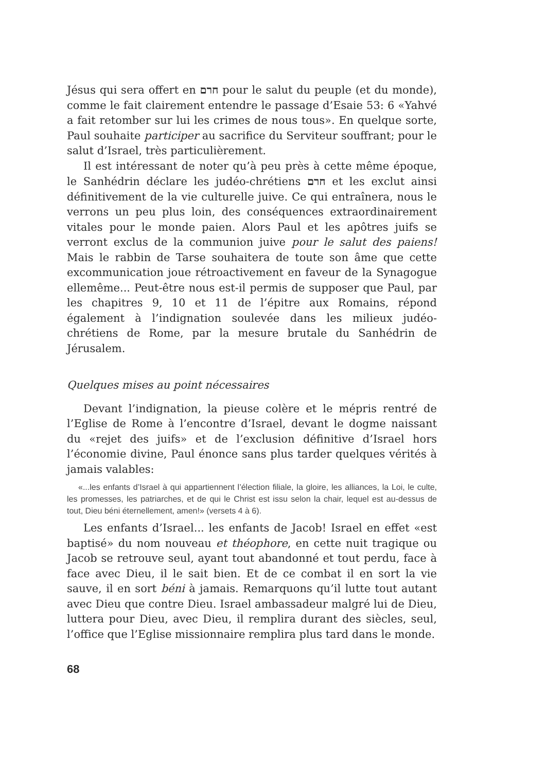Jésus qui sera offert en חרם pour le salut du peuple (et du monde), comme le fait clairement entendre le passage d’Esaie 53: 6 «Yahvé a fait retomber sur lui les crimes de nous tous». En quelque sorte, Paul souhaite participer au sacrifice du Serviteur souffrant; pour le salut d’Israel, très particulièrement.
Il est intéressant de noter qu’à peu près à cette même époque, le Sanhédrin déclare les judéo-chrétiens חרם et les exclut ainsi définitivement de la vie culturelle juive. Ce qui entraînera, nous le verrons un peu plus loin, des conséquences extraordinairement vitales pour le monde paien. Alors Paul et les apôtres juifs se verront exclus de la communion juive pour le salut des paiens! Mais le rabbin de Tarse souhaitera de toute son âme que cette excommunication joue rétroactivement en faveur de la Synagogue ellemême... Peut-être nous est-il permis de supposer que Paul, par les chapitres 9, 10 et 11 de l’épitre aux Romains, répond également à l’indignation soulevée dans les milieux judéo-chrétiens de Rome, par la mesure brutale du Sanhédrin de Jérusalem.
Quelques mises au point nécessaires
Devant l’indignation, la pieuse colère et le mépris rentré de l’Eglise de Rome à l’encontre d’Israel, devant le dogme naissant du «rejet des juifs» et de l’exclusion définitive d’Israel hors l’économie divine, Paul énonce sans plus tarder quelques vérités à jamais valables:
«...les enfants d’Israel à qui appartiennent l’élection filiale, la gloire, les alliances, la Loi, le culte, les promesses, les patriarches, et de qui le Christ est issu selon la chair, lequel est au-dessus de tout, Dieu béni éternellement, amen!» (versets 4 à 6).
Les enfants d’Israel... les enfants de Jacob! Israel en effet «est baptisé» du nom nouveau et théophore, en cette nuit tragique ou Jacob se retrouve seul, ayant tout abandonné et tout perdu, face à face avec Dieu, il le sait bien. Et de ce combat il en sort la vie sauve, il en sort béni à jamais. Remarquons qu’il lutte tout autant avec Dieu que contre Dieu. Israel ambassadeur malgré lui de Dieu, luttera pour Dieu, avec Dieu, il remplira durant des siècles, seul, l’office que l’Eglise missionnaire remplira plus tard dans le monde.
68